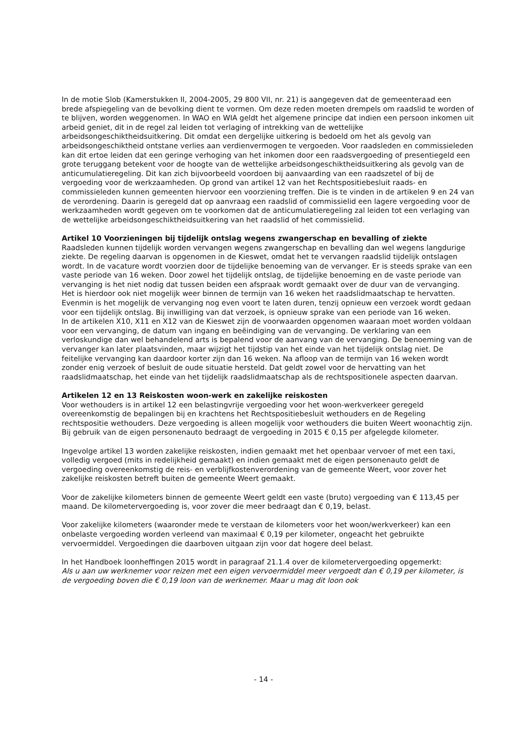In de motie Slob (Kamerstukken II, 2004-2005, 29 800 VII, nr. 21) is aangegeven dat de gemeenteraad een brede afspiegeling van de bevolking dient te vormen. Om deze reden moeten drempels om raadslid te worden of te blijven, worden weggenomen. In WAO en WIA geldt het algemene principe dat indien een persoon inkomen uit arbeid geniet, dit in de regel zal leiden tot verlaging of intrekking van de wettelijke arbeidsongeschiktheidsuitkering. Dit omdat een dergelijke uitkering is bedoeld om het als gevolg van arbeidsongeschiktheid ontstane verlies aan verdienvermogen te vergoeden. Voor raadsleden en commissieleden kan dit ertoe leiden dat een geringe verhoging van het inkomen door een raadsvergoeding of presentiegeld een grote teruggang betekent voor de hoogte van de wettelijke arbeidsongeschiktheidsuitkering als gevolg van de anticumulatieregeling. Dit kan zich bijvoorbeeld voordoen bij aanvaarding van een raadszetel of bij de vergoeding voor de werkzaamheden. Op grond van artikel 12 van het Rechtspositiebesluit raads- en commissieleden kunnen gemeenten hiervoor een voorziening treffen. Die is te vinden in de artikelen 9 en 24 van de verordening. Daarin is geregeld dat op aanvraag een raadslid of commissielid een lagere vergoeding voor de werkzaamheden wordt gegeven om te voorkomen dat de anticumulatieregeling zal leiden tot een verlaging van de wettelijke arbeidsongeschiktheidsuitkering van het raadslid of het commissielid.
Artikel 10 Voorzieningen bij tijdelijk ontslag wegens zwangerschap en bevalling of ziekte
Raadsleden kunnen tijdelijk worden vervangen wegens zwangerschap en bevalling dan wel wegens langdurige ziekte. De regeling daarvan is opgenomen in de Kieswet, omdat het te vervangen raadslid tijdelijk ontslagen wordt. In de vacature wordt voorzien door de tijdelijke benoeming van de vervanger. Er is steeds sprake van een vaste periode van 16 weken. Door zowel het tijdelijk ontslag, de tijdelijke benoeming en de vaste periode van vervanging is het niet nodig dat tussen beiden een afspraak wordt gemaakt over de duur van de vervanging. Het is hierdoor ook niet mogelijk weer binnen de termijn van 16 weken het raadslidmaatschap te hervatten. Evenmin is het mogelijk de vervanging nog even voort te laten duren, tenzij opnieuw een verzoek wordt gedaan voor een tijdelijk ontslag. Bij inwilliging van dat verzoek, is opnieuw sprake van een periode van 16 weken.
In de artikelen X10, X11 en X12 van de Kieswet zijn de voorwaarden opgenomen waaraan moet worden voldaan voor een vervanging, de datum van ingang en beëindiging van de vervanging. De verklaring van een verloskundige dan wel behandelend arts is bepalend voor de aanvang van de vervanging. De benoeming van de vervanger kan later plaatsvinden, maar wijzigt het tijdstip van het einde van het tijdelijk ontslag niet. De feitelijke vervanging kan daardoor korter zijn dan 16 weken. Na afloop van de termijn van 16 weken wordt zonder enig verzoek of besluit de oude situatie hersteld. Dat geldt zowel voor de hervatting van het raadslidmaatschap, het einde van het tijdelijk raadslidmaatschap als de rechtspositionele aspecten daarvan.
Artikelen 12 en 13 Reiskosten woon-werk en zakelijke reiskosten
Voor wethouders is in artikel 12 een belastingvrije vergoeding voor het woon-werkverkeer geregeld overeenkomstig de bepalingen bij en krachtens het Rechtspositiebesluit wethouders en de Regeling rechtspositie wethouders. Deze vergoeding is alleen mogelijk voor wethouders die buiten Weert woonachtig zijn. Bij gebruik van de eigen personenauto bedraagt de vergoeding in 2015 € 0,15 per afgelegde kilometer.
Ingevolge artikel 13 worden zakelijke reiskosten, indien gemaakt met het openbaar vervoer of met een taxi, volledig vergoed (mits in redelijkheid gemaakt) en indien gemaakt met de eigen personenauto geldt de vergoeding overeenkomstig de reis- en verblijfkostenverordening van de gemeente Weert, voor zover het zakelijke reiskosten betreft buiten de gemeente Weert gemaakt.
Voor de zakelijke kilometers binnen de gemeente Weert geldt een vaste (bruto) vergoeding van € 113,45 per maand. De kilometervergoeding is, voor zover die meer bedraagt dan € 0,19, belast.
Voor zakelijke kilometers (waaronder mede te verstaan de kilometers voor het woon/werkverkeer) kan een onbelaste vergoeding worden verleend van maximaal € 0,19 per kilometer, ongeacht het gebruikte vervoermiddel. Vergoedingen die daarboven uitgaan zijn voor dat hogere deel belast.
In het Handboek loonheffingen 2015 wordt in paragraaf 21.1.4 over de kilometervergoeding opgemerkt:
Als u aan uw werknemer voor reizen met een eigen vervoermiddel meer vergoedt dan € 0,19 per kilometer, is de vergoeding boven die € 0,19 loon van de werknemer. Maar u mag dit loon ook
- 14 -